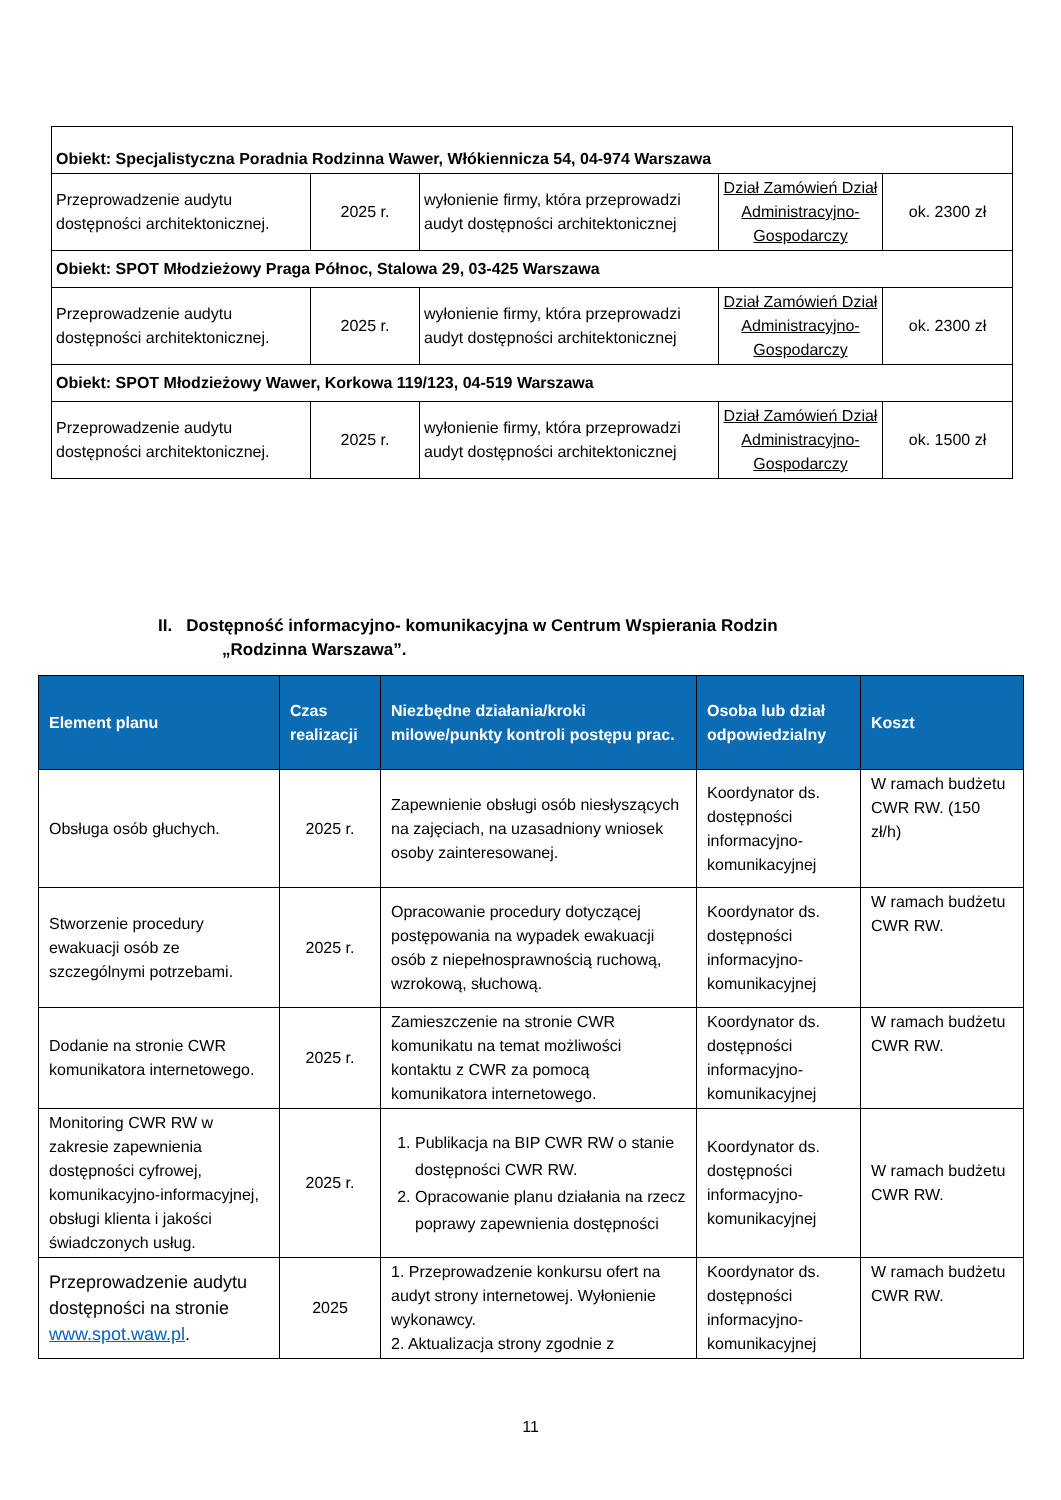| Obiekt: Specjalistyczna Poradnia Rodzinna Wawer, Włókiennicza 54, 04-974 Warszawa | | | | |
| Przeprowadzenie audytu dostępności architektonicznej. | 2025 r. | wyłonienie firmy, która przeprowadzi audyt dostępności architektonicznej | Dział Zamówień Dział Administracyjno-Gospodarczy | ok. 2300 zł |
| Obiekt: SPOT Młodzieżowy Praga Północ, Stalowa 29, 03-425 Warszawa | | | | |
| Przeprowadzenie audytu dostępności architektonicznej. | 2025 r. | wyłonienie firmy, która przeprowadzi audyt dostępności architektonicznej | Dział Zamówień Dział Administracyjno-Gospodarczy | ok. 2300 zł |
| Obiekt: SPOT Młodzieżowy Wawer, Korkowa 119/123, 04-519 Warszawa | | | | |
| Przeprowadzenie audytu dostępności architektonicznej. | 2025 r. | wyłonienie firmy, która przeprowadzi audyt dostępności architektonicznej | Dział Zamówień Dział Administracyjno-Gospodarczy | ok. 1500 zł |
II. Dostępność informacyjno- komunikacyjna w Centrum Wspierania Rodzin
„Rodzinna Warszawa”.
| Element planu | Czas realizacji | Niezbędne działania/kroki milowe/punkty kontroli postępu prac. | Osoba lub dział odpowiedzialny | Koszt |
| --- | --- | --- | --- | --- |
| Obsługa osób głuchych. | 2025 r. | Zapewnienie obsługi osób niesłyszących na zajęciach, na uzasadniony wniosek osoby zainteresowanej. | Koordynator ds. dostępności informacyjno-komunikacyjnej | W ramach budżetu CWR RW. (150 zł/h) |
| Stworzenie procedury ewakuacji osób ze szczególnymi potrzebami. | 2025 r. | Opracowanie procedury dotyczącej postępowania na wypadek ewakuacji osób z niepełnosprawnością ruchową, wzrokową, słuchową. | Koordynator ds. dostępności informacyjno-komunikacyjnej | W ramach budżetu CWR RW. |
| Dodanie na stronie CWR komunikatora internetowego. | 2025 r. | Zamieszczenie na stronie CWR komunikatu na temat możliwości kontaktu z CWR za pomocą komunikatora internetowego. | Koordynator ds. dostępności informacyjno-komunikacyjnej | W ramach budżetu CWR RW. |
| Monitoring CWR RW w zakresie zapewnienia dostępności cyfrowej, komunikacyjno-informacyjnej, obsługi klienta i jakości świadczonych usług. | 2025 r. | 1. Publikacja na BIP CWR RW o stanie dostępności CWR RW. 2. Opracowanie planu działania na rzecz poprawy zapewnienia dostępności | Koordynator ds. dostępności informacyjno-komunikacyjnej | W ramach budżetu CWR RW. |
| Przeprowadzenie audytu dostępności na stronie www.spot.waw.pl . | 2025 | 1. Przeprowadzenie konkursu ofert na audyt strony internetowej. Wyłonienie wykonawcy. 2. Aktualizacja strony zgodnie z | Koordynator ds. dostępności informacyjno-komunikacyjnej | W ramach budżetu CWR RW. |
11